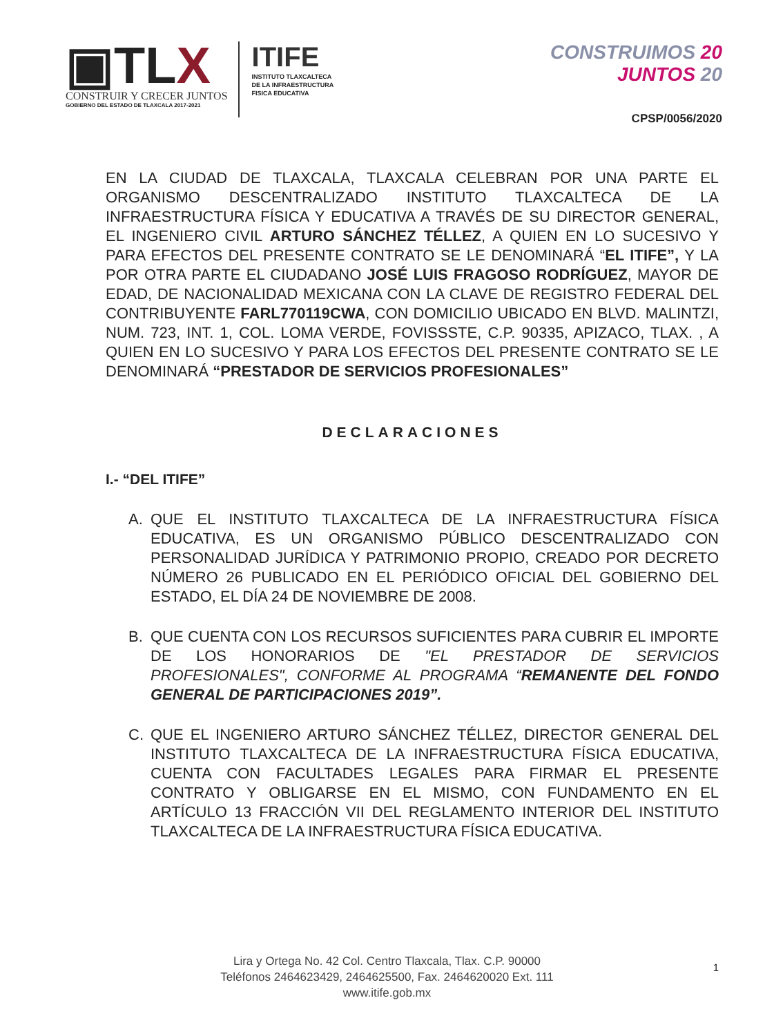▣TLX
CONSTRUIR Y CRECER JUNTOS
GOBIERNO DEL ESTADO DE TLAXCALA 2017-2021
ITIFE
INSTITUTO TLAXCALTECA
DE LA INFRAESTRUCTURA
FISICA EDUCATIVA
CONSTRUIMOS 20
JUNTOS 20
CPSP/0056/2020
EN LA CIUDAD DE TLAXCALA, TLAXCALA CELEBRAN POR UNA PARTE EL ORGANISMO DESCENTRALIZADO INSTITUTO TLAXCALTECA DE LA INFRAESTRUCTURA FÍSICA Y EDUCATIVA A TRAVÉS DE SU DIRECTOR GENERAL, EL INGENIERO CIVIL ARTURO SÁNCHEZ TÉLLEZ, A QUIEN EN LO SUCESIVO Y PARA EFECTOS DEL PRESENTE CONTRATO SE LE DENOMINARÁ “EL ITIFE”, Y LA POR OTRA PARTE EL CIUDADANO JOSÉ LUIS FRAGOSO RODRÍGUEZ, MAYOR DE EDAD, DE NACIONALIDAD MEXICANA CON LA CLAVE DE REGISTRO FEDERAL DEL CONTRIBUYENTE FARL770119CWA, CON DOMICILIO UBICADO EN BLVD. MALINTZI, NUM. 723, INT. 1, COL. LOMA VERDE, FOVISSSTE, C.P. 90335, APIZACO, TLAX. , A QUIEN EN LO SUCESIVO Y PARA LOS EFECTOS DEL PRESENTE CONTRATO SE LE DENOMINARÁ “PRESTADOR DE SERVICIOS PROFESIONALES”
DECLARACIONES
I.- “DEL ITIFE”
A. QUE EL INSTITUTO TLAXCALTECA DE LA INFRAESTRUCTURA FÍSICA EDUCATIVA, ES UN ORGANISMO PÚBLICO DESCENTRALIZADO CON PERSONALIDAD JURÍDICA Y PATRIMONIO PROPIO, CREADO POR DECRETO NÚMERO 26 PUBLICADO EN EL PERIÓDICO OFICIAL DEL GOBIERNO DEL ESTADO, EL DÍA 24 DE NOVIEMBRE DE 2008.
B. QUE CUENTA CON LOS RECURSOS SUFICIENTES PARA CUBRIR EL IMPORTE DE LOS HONORARIOS DE "EL PRESTADOR DE SERVICIOS PROFESIONALES", CONFORME AL PROGRAMA “REMANENTE DEL FONDO GENERAL DE PARTICIPACIONES 2019”.
C. QUE EL INGENIERO ARTURO SÁNCHEZ TÉLLEZ, DIRECTOR GENERAL DEL INSTITUTO TLAXCALTECA DE LA INFRAESTRUCTURA FÍSICA EDUCATIVA, CUENTA CON FACULTADES LEGALES PARA FIRMAR EL PRESENTE CONTRATO Y OBLIGARSE EN EL MISMO, CON FUNDAMENTO EN EL ARTÍCULO 13 FRACCIÓN VII DEL REGLAMENTO INTERIOR DEL INSTITUTO TLAXCALTECA DE LA INFRAESTRUCTURA FÍSICA EDUCATIVA.
Lira y Ortega No. 42 Col. Centro Tlaxcala, Tlax. C.P. 90000
Teléfonos 2464623429, 2464625500, Fax. 2464620020 Ext. 111
www.itife.gob.mx
1